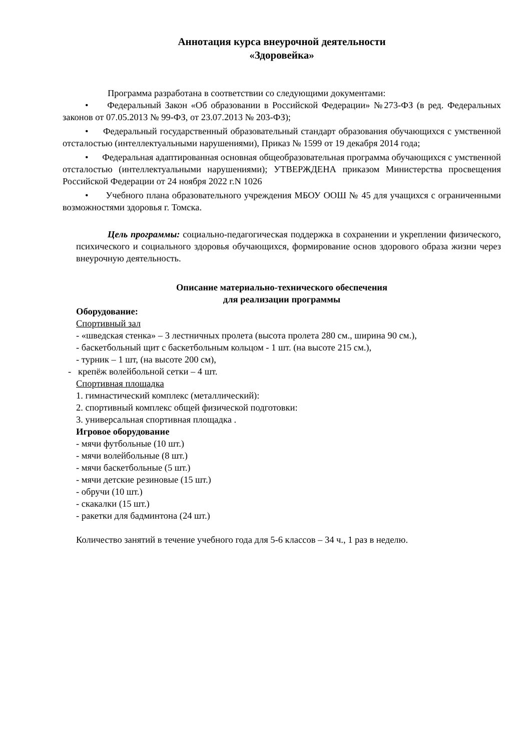Аннотация курса внеурочной деятельности
«Здоровейка»
Программа разработана в соответствии со следующими документами:
• Федеральный Закон «Об образовании в Российской Федерации» №273-ФЗ (в ред. Федеральных законов от 07.05.2013 № 99-ФЗ, от 23.07.2013 № 203-ФЗ);
• Федеральный государственный образовательный стандарт образования обучающихся с умственной отсталостью (интеллектуальными нарушениями), Приказ № 1599 от 19 декабря 2014 года;
• Федеральная адаптированная основная общеобразовательная программа обучающихся с умственной отсталостью (интеллектуальными нарушениями); УТВЕРЖДЕНА приказом Министерства просвещения Российской Федерации от 24 ноября 2022 г.N 1026
• Учебного плана образовательного учреждения МБОУ ООШ № 45 для учащихся с ограниченными возможностями здоровья г. Томска.
Цель программы: социально-педагогическая поддержка в сохранении и укреплении физического, психического и социального здоровья обучающихся, формирование основ здорового образа жизни через внеурочную деятельность.
Описание материально-технического обеспечения
для реализации программы
Оборудование:
Спортивный зал
- «шведская стенка» – 3 лестничных пролета (высота пролета 280 см., ширина 90 см.),
- баскетбольный щит с баскетбольным кольцом - 1 шт. (на высоте 215 см.),
- турник – 1 шт, (на высоте 200 см),
- крепёж волейбольной сетки – 4 шт.
Спортивная площадка
1. гимнастический комплекс (металлический):
2. спортивный комплекс общей физической подготовки:
3. универсальная спортивная площадка .
Игровое оборудование
- мячи футбольные (10 шт.)
- мячи волейбольные (8 шт.)
- мячи баскетбольные (5 шт.)
- мячи детские резиновые (15 шт.)
- обручи (10 шт.)
- скакалки (15 шт.)
- ракетки для бадминтона (24 шт.)
Количество занятий в течение учебного года для 5-6 классов – 34 ч., 1 раз в неделю.